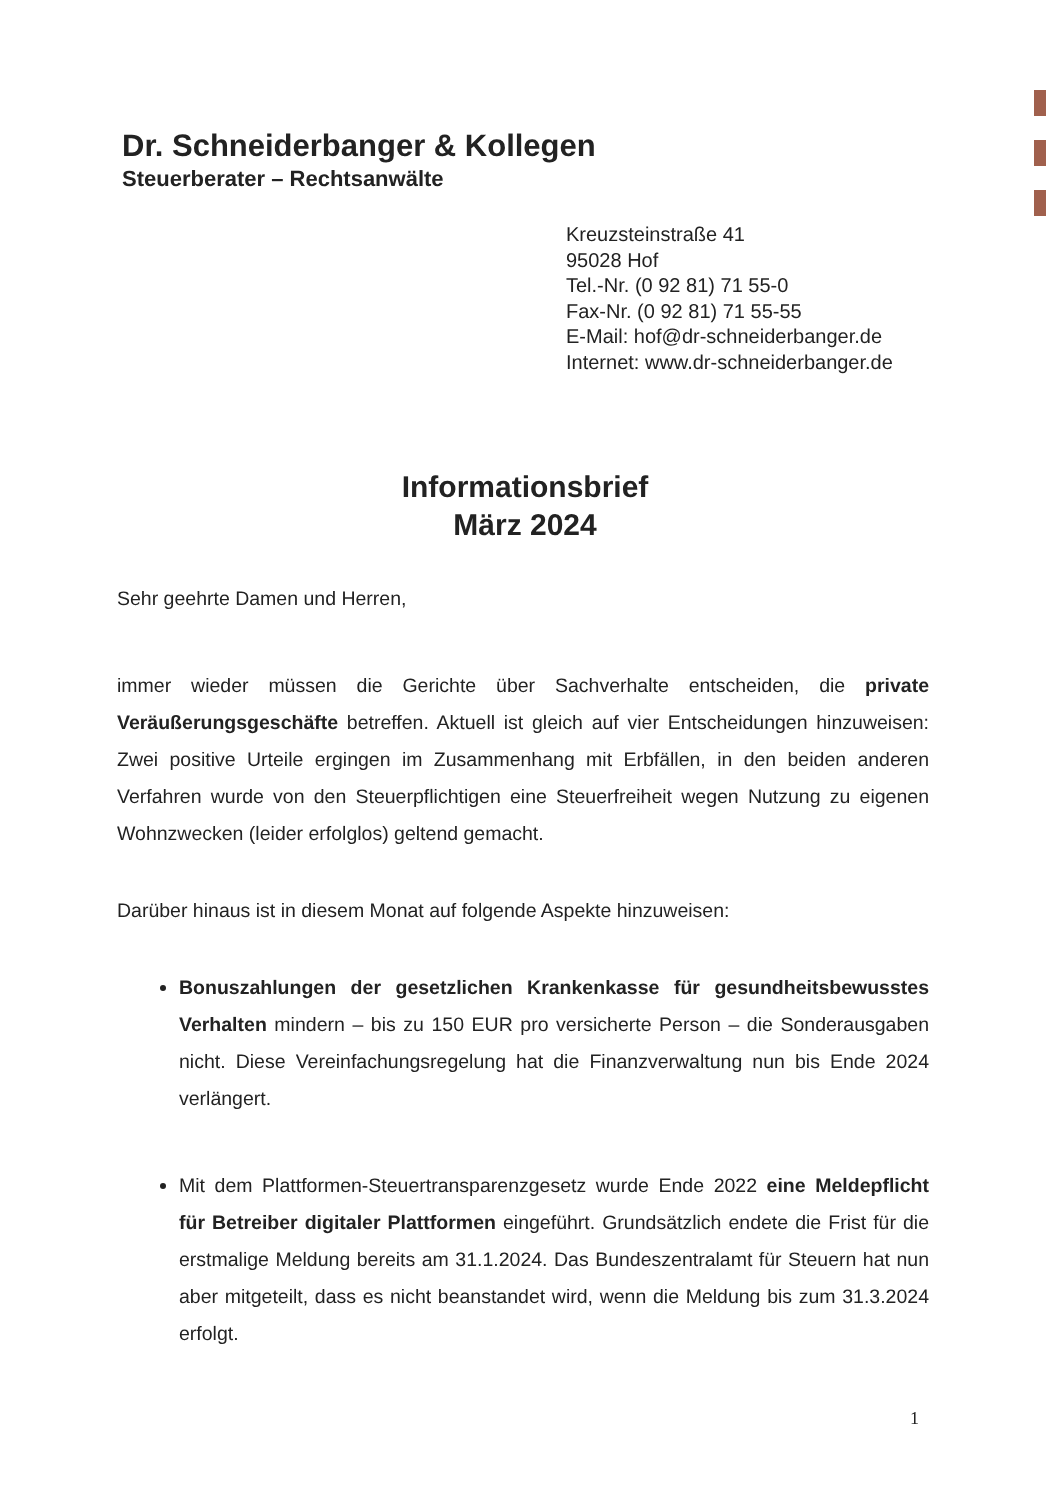Dr. Schneiderbanger & Kollegen
Steuerberater – Rechtsanwälte
Kreuzsteinstraße 41
95028 Hof
Tel.-Nr. (0 92 81) 71 55-0
Fax-Nr. (0 92 81) 71 55-55
E-Mail: hof@dr-schneiderbanger.de
Internet: www.dr-schneiderbanger.de
Informationsbrief
März 2024
Sehr geehrte Damen und Herren,
immer wieder müssen die Gerichte über Sachverhalte entscheiden, die private Veräußerungsgeschäfte betreffen. Aktuell ist gleich auf vier Entscheidungen hinzuweisen: Zwei positive Urteile ergingen im Zusammenhang mit Erbfällen, in den beiden anderen Verfahren wurde von den Steuerpflichtigen eine Steuerfreiheit wegen Nutzung zu eigenen Wohnzwecken (leider erfolglos) geltend gemacht.
Darüber hinaus ist in diesem Monat auf folgende Aspekte hinzuweisen:
Bonuszahlungen der gesetzlichen Krankenkasse für gesundheitsbewusstes Verhalten mindern – bis zu 150 EUR pro versicherte Person – die Sonderausgaben nicht. Diese Vereinfachungsregelung hat die Finanzverwaltung nun bis Ende 2024 verlängert.
Mit dem Plattformen-Steuertransparenzgesetz wurde Ende 2022 eine Meldepflicht für Betreiber digitaler Plattformen eingeführt. Grundsätzlich endete die Frist für die erstmalige Meldung bereits am 31.1.2024. Das Bundeszentralamt für Steuern hat nun aber mitgeteilt, dass es nicht beanstandet wird, wenn die Meldung bis zum 31.3.2024 erfolgt.
1